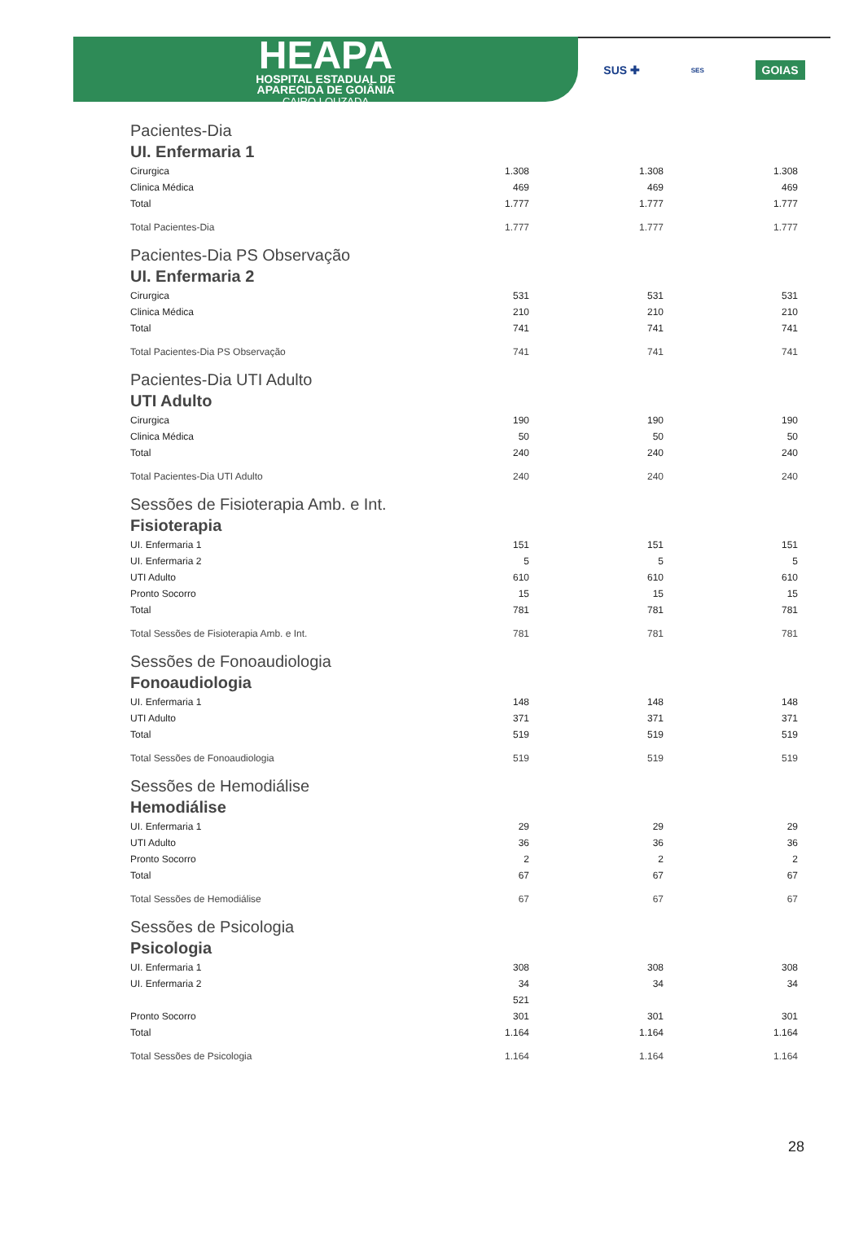HEAPA
HOSPITAL ESTADUAL DE
APARECIDA DE GOIÂNIA
CAIRO LOUZADA
SUS ✚ SES GOIAS
| Pacientes-Dia | | | |
| UI. Enfermaria 1 | | | |
| Cirurgica | 1.308 | 1.308 | 1.308 |
| Clinica Médica | 469 | 469 | 469 |
| Total | 1.777 | 1.777 | 1.777 |
| Total Pacientes-Dia | 1.777 | 1.777 | 1.777 |
| Pacientes-Dia PS Observação | | | |
| UI. Enfermaria 2 | | | |
| Cirurgica | 531 | 531 | 531 |
| Clinica Médica | 210 | 210 | 210 |
| Total | 741 | 741 | 741 |
| Total Pacientes-Dia PS Observação | 741 | 741 | 741 |
| Pacientes-Dia UTI Adulto | | | |
| UTI Adulto | | | |
| Cirurgica | 190 | 190 | 190 |
| Clinica Médica | 50 | 50 | 50 |
| Total | 240 | 240 | 240 |
| Total Pacientes-Dia UTI Adulto | 240 | 240 | 240 |
| Sessões de Fisioterapia Amb. e Int. | | | |
| Fisioterapia | | | |
| UI. Enfermaria 1 | 151 | 151 | 151 |
| UI. Enfermaria 2 | 5 | 5 | 5 |
| UTI Adulto | 610 | 610 | 610 |
| Pronto Socorro | 15 | 15 | 15 |
| Total | 781 | 781 | 781 |
| Total Sessões de Fisioterapia Amb. e Int. | 781 | 781 | 781 |
| Sessões de Fonoaudiologia | | | |
| Fonoaudiologia | | | |
| UI. Enfermaria 1 | 148 | 148 | 148 |
| UTI Adulto | 371 | 371 | 371 |
| Total | 519 | 519 | 519 |
| Total Sessões de Fonoaudiologia | 519 | 519 | 519 |
| Sessões de Hemodiálise | | | |
| Hemodiálise | | | |
| UI. Enfermaria 1 | 29 | 29 | 29 |
| UTI Adulto | 36 | 36 | 36 |
| Pronto Socorro | 2 | 2 | 2 |
| Total | 67 | 67 | 67 |
| Total Sessões de Hemodiálise | 67 | 67 | 67 |
| Sessões de Psicologia | | | |
| Psicologia | | | |
| UI. Enfermaria 1 | 308 | 308 | 308 |
| UI. Enfermaria 2 | 34 | 34 | 34 |
| | 521 | | |
| Pronto Socorro | 301 | 301 | 301 |
| Total | 1.164 | 1.164 | 1.164 |
| Total Sessões de Psicologia | 1.164 | 1.164 | 1.164 |
28